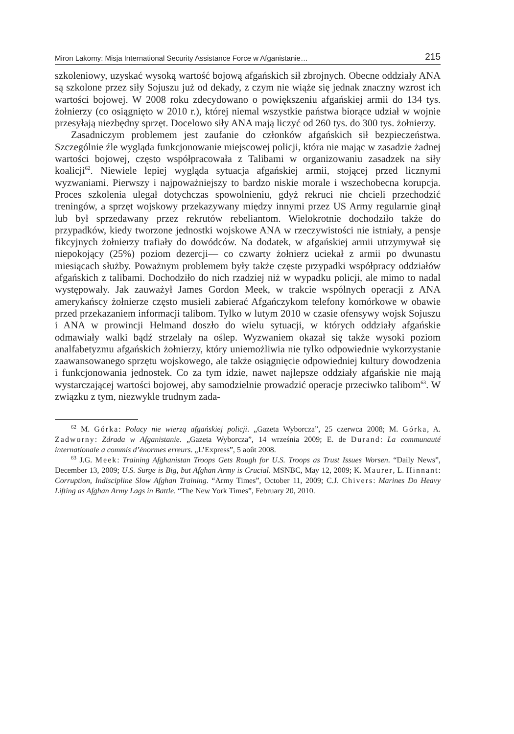Miron Lakomy: Misja International Security Assistance Force w Afganistanie… 215
szkoleniowy, uzyskać wysoką wartość bojową afgańskich sił zbrojnych. Obecne oddziały ANA są szkolone przez siły Sojuszu już od dekady, z czym nie wiąże się jednak znaczny wzrost ich wartości bojowej. W 2008 roku zdecydowano o powiększeniu afgańskiej armii do 134 tys. żołnierzy (co osiągnięto w 2010 r.), której niemal wszystkie państwa biorące udział w wojnie przesyłają niezbędny sprzęt. Docelowo siły ANA mają liczyć od 260 tys. do 300 tys. żołnierzy.
Zasadniczym problemem jest zaufanie do członków afgańskich sił bezpieczeństwa. Szczególnie źle wygląda funkcjonowanie miejscowej policji, która nie mając w zasadzie żadnej wartości bojowej, często współpracowała z Talibami w organizowaniu zasadzek na siły koalicji<sup>62</sup>. Niewiele lepiej wygląda sytuacja afgańskiej armii, stojącej przed licznymi wyzwaniami. Pierwszy i najpoważniejszy to bardzo niskie morale i wszechobecna korupcja. Proces szkolenia ulegał dotychczas spowolnieniu, gdyż rekruci nie chcieli przechodzić treningów, a sprzęt wojskowy przekazywany między innymi przez US Army regularnie ginął lub był sprzedawany przez rekrutów rebeliantom. Wielokrotnie dochodziło także do przypadków, kiedy tworzone jednostki wojskowe ANA w rzeczywistości nie istniały, a pensje fikcyjnych żołnierzy trafiały do dowódców. Na dodatek, w afgańskiej armii utrzymywał się niepokojący (25%) poziom dezercji— co czwarty żołnierz uciekał z armii po dwunastu miesiącach służby. Poważnym problemem były także częste przypadki współpracy oddziałów afgańskich z talibami. Dochodziło do nich rzadziej niż w wypadku policji, ale mimo to nadal występowały. Jak zauważył James Gordon Meek, w trakcie wspólnych operacji z ANA amerykańscy żołnierze często musieli zabierać Afgańczykom telefony komórkowe w obawie przed przekazaniem informacji talibom. Tylko w lutym 2010 w czasie ofensywy wojsk Sojuszu i ANA w prowincji Helmand doszło do wielu sytuacji, w których oddziały afgańskie odmawiały walki bądź strzelały na oślep. Wyzwaniem okazał się także wysoki poziom analfabetyzmu afgańskich żołnierzy, który uniemożliwia nie tylko odpowiednie wykorzystanie zaawansowanego sprzętu wojskowego, ale także osiągnięcie odpowiedniej kultury dowodzenia i funkcjonowania jednostek. Co za tym idzie, nawet najlepsze oddziały afgańskie nie mają wystarczającej wartości bojowej, aby samodzielnie prowadzić operacje przeciwko talibom<sup>63</sup>. W związku z tym, niezwykle trudnym zada-
<sup>62</sup> M. Górka: Polacy nie wierzą afgańskiej policji. „Gazeta Wyborcza”, 25 czerwca 2008; M. Górka, A. Zadworny: Zdrada w Afganistanie. „Gazeta Wyborcza”, 14 września 2009; E. de Durand: La communauté internationale a commis d’énormes erreurs. „L’Express”, 5 août 2008.
<sup>63</sup> J.G. Meek: Training Afghanistan Troops Gets Rough for U.S. Troops as Trust Issues Worsen. “Daily News”, December 13, 2009; U.S. Surge is Big, but Afghan Army is Crucial. MSNBC, May 12, 2009; K. Maurer, L. Hinnant: Corruption, Indiscipline Slow Afghan Training. “Army Times”, October 11, 2009; C.J. Chivers: Marines Do Heavy Lifting as Afghan Army Lags in Battle. “The New York Times”, February 20, 2010.